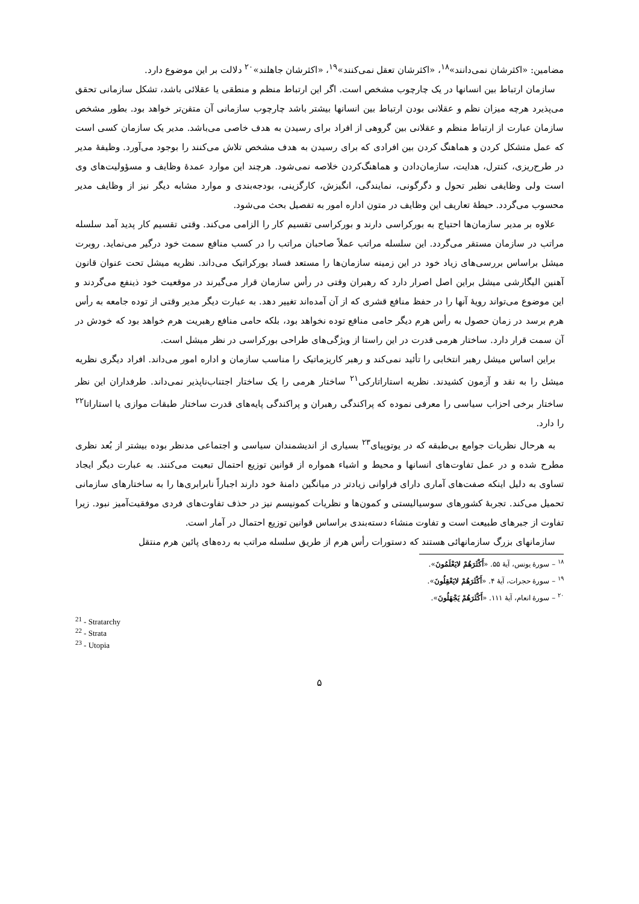مضامین: «اکثرشان نمی‌دانند»<sup>۱۸</sup>، «اکثرشان تعقل نمی‌کنند»<sup>۱۹</sup>، «اکثرشان جاهلند»<sup>۲۰</sup> دلالت بر این موضوع دارد.
سازمان ارتباط بین انسانها در یک چارچوب مشخص است. اگر این ارتباط منظم و منطقی یا عقلائی باشد، تشکل سازمانی تحقق می‌پذیرد هرچه میزان نظم و عقلانی بودن ارتباط بین انسانها بیشتر باشد چارچوب سازمانی آن متقن‌تر خواهد بود. بطور مشخص سازمان عبارت از ارتباط منظم و عقلانی بین گروهی از افراد برای رسیدن به هدف خاصی می‌باشد. مدیر یک سازمان کسی است که عمل متشکل کردن و هماهنگ کردن بین افرادی که برای رسیدن به هدف مشخص تلاش می‌کنند را بوجود می‌آورد. وظیفهٔ مدیر در طرح‌ریزی، کنترل، هدایت، سازمان‌دادن و هماهنگ‌کردن خلاصه نمی‌شود. هرچند این موارد عمدهٔ وظایف و مسؤولیت‌های وی است ولی وظایفی نظیر تحول و دگرگونی، نمایندگی، انگیزش، کارگزینی، بودجه‌بندی و موارد مشابه دیگر نیز از وظایف مدیر محسوب می‌گردد. حیطهٔ تعاریف این وظایف در متون اداره امور به تفصیل بحث می‌شود.
علاوه بر مدیر سازمان‌ها احتیاج به بورکراسی دارند و بورکراسی تقسیم کار را الزامی می‌کند. وقتی تقسیم کار پدید آمد سلسله مراتب در سازمان مستقر می‌گردد. این سلسله مراتب عملاً صاحبان مراتب را در کسب منافع سمت خود درگیر می‌نماید. روبرت میشل براساس بررسی‌های زیاد خود در این زمینه سازمان‌ها را مستعد فساد بورکراتیک می‌داند. نظریه میشل تحت عنوان قانون آهنین الیگارشی میشل براین اصل اصرار دارد که رهبران وقتی در رأس سازمان قرار می‌گیرند در موقعیت خود ذینفع می‌گردند و این موضوع می‌تواند رویهٔ آنها را در حفظ منافع قشری که از آن آمده‌اند تغییر دهد. به عبارت دیگر مدیر وقتی از توده جامعه به رأس هرم برسد در زمان حصول به رأس هرم دیگر حامی منافع توده نخواهد بود، بلکه حامی منافع رهبریت هرم خواهد بود که خودش در آن سمت قرار دارد. ساختار هرمی قدرت در این راستا از ویژگی‌های طراحی بورکراسی در نظر میشل است.
براین اساس میشل رهبر انتخابی را تأئید نمی‌کند و رهبر کاریزماتیک را مناسب سازمان و اداره امور می‌داند. افراد دیگری نظریه میشل را به نقد و آزمون کشیدند. نظریه استاراتارکی<sup>۲۱</sup> ساختار هرمی را یک ساختار اجتناب‌ناپذیر نمی‌داند. طرفداران این نظر ساختار برخی احزاب سیاسی را معرفی نموده که پراکندگی رهبران و پراکندگی پایه‌های قدرت ساختار طبقات موازی یا استاراتا<sup>۲۲</sup> را دارد.
به هرحال نظریات جوامع بی‌طبقه که در یوتوپیای<sup>۲۳</sup> بسیاری از اندیشمندان سیاسی و اجتماعی مدنظر بوده بیشتر از بُعد نظری مطرح شده و در عمل تفاوت‌های انسانها و محیط و اشیاء همواره از قوانین توزیع احتمال تبعیت می‌کنند. به عبارت دیگر ایجاد تساوی به دلیل اینکه صفت‌های آماری دارای فراوانی زیادتر در میانگین دامنهٔ خود دارند اجباراً نابرابری‌ها را به ساختارهای سازمانی تحمیل می‌کند. تجربهٔ کشورهای سوسیالیستی و کمون‌ها و نظریات کمونیسم نیز در حذف تفاوت‌های فردی موفقیت‌آمیز نبود. زیرا تفاوت از جبرهای طبیعت است و تفاوت منشاء دسته‌بندی براساس قوانین توزیع احتمال در آمار است.
سازمانهای بزرگ سازمانهائی هستند که دستورات رأس هرم از طریق سلسله مراتب به رده‌های پائین هرم منتقل
<sup>۱۸</sup> – سورهٔ یونس، آیهٔ ۵۵. «أَکْثَرَهُمْ لایَعْلَمُونَ».
<sup>۱۹</sup> – سورهٔ حجرات، آیهٔ ۴. «أَکْثَرَهُمْ لایَعْقِلُونَ».
<sup>۲۰</sup> – سورهٔ انعام، آیهٔ ۱۱۱. «أَکْثَرَهُمْ یَجْهَلُونَ».
<sup>21</sup> - Stratarchy
<sup>22</sup> - Strata
<sup>23</sup> - Utopia
۵